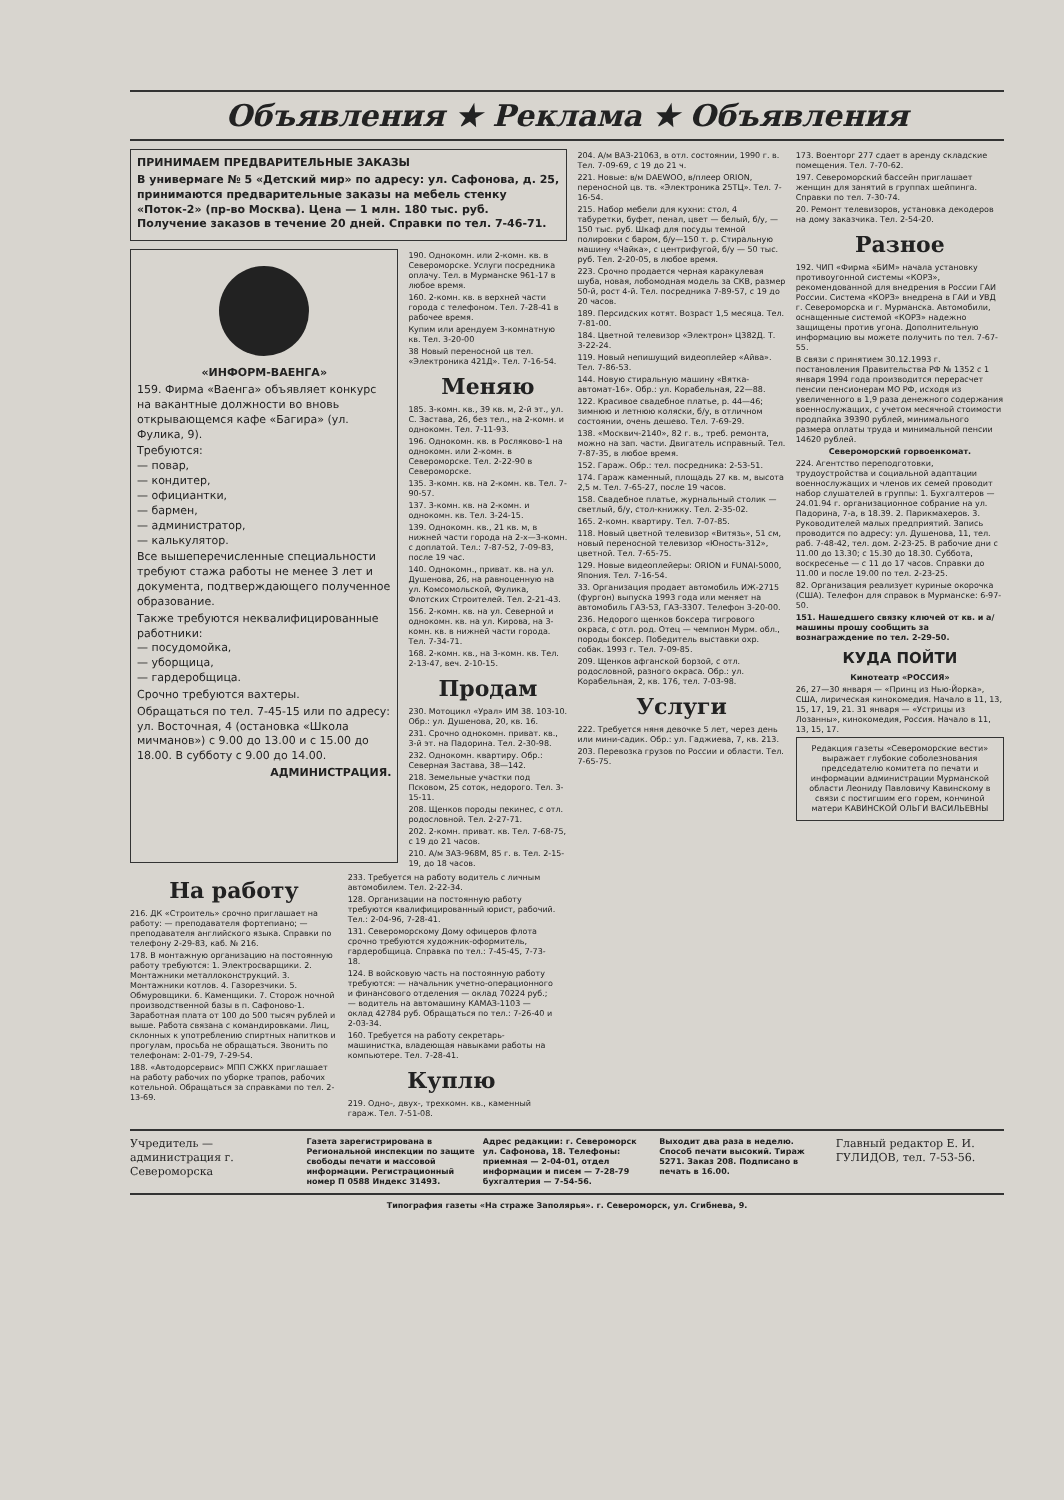Объявления ★ Реклама ★ Объявления
ПРИНИМАЕМ ПРЕДВАРИТЕЛЬНЫЕ ЗАКАЗЫ
В универмаге № 5 «Детский мир» по адресу: ул. Сафонова, д. 25, принимаются предварительные заказы на мебель стенку «Поток-2» (пр-во Москва). Цена — 1 млн. 180 тыс. руб. Получение заказов в течение 20 дней. Справки по тел. 7-46-71.
«ИНФОРМ-ВАЕНГА»
159. Фирма «Ваенга» объявляет конкурс на вакантные должности во вновь открывающемся кафе «Багира» (ул. Фулика, 9).
Требуются:
— повар,
— кондитер,
— официантки,
— бармен,
— администратор,
— калькулятор.
Все вышеперечисленные специальности требуют стажа работы не менее 3 лет и документа, подтверждающего полученное образование.
Также требуются неквалифицированные работники:
— посудомойка,
— уборщица,
— гардеробщица.
Срочно требуются вахтеры.
Обращаться по тел. 7-45-15 или по адресу: ул. Восточная, 4 (остановка «Школа мичманов») с 9.00 до 13.00 и с 15.00 до 18.00. В субботу с 9.00 до 14.00.
АДМИНИСТРАЦИЯ.
190. Однокомн. или 2-комн. кв. в Североморске. Услуги посредника оплачу. Тел. в Мурманске 961-17 в любое время.
160. 2-комн. кв. в верхней части города с телефоном. Тел. 7-28-41 в рабочее время.
Купим или арендуем 3-комнатную кв. Тел. 3-20-00
38 Новый переносной цв тел. «Электроника 421Д». Тел. 7-16-54.
Меняю
185. 3-комн. кв., 39 кв. м, 2-й эт., ул. С. Застава, 26, без тел., на 2-комн. и однокомн. Тел. 7-11-93.
196. Однокомн. кв. в Росляково-1 на однокомн. или 2-комн. в Североморске. Тел. 2-22-90 в Североморске.
135. 3-комн. кв. на 2-комн. кв. Тел. 7-90-57.
137. 3-комн. кв. на 2-комн. и однокомн. кв. Тел. 3-24-15.
139. Однокомн. кв., 21 кв. м, в нижней части города на 2-х—3-комн. с доплатой. Тел.: 7-87-52, 7-09-83, после 19 час.
140. Однокомн., приват. кв. на ул. Душенова, 26, на равноценную на ул. Комсомольской, Фулика, Флотских Строителей. Тел. 2-21-43.
156. 2-комн. кв. на ул. Северной и однокомн. кв. на ул. Кирова, на 3-комн. кв. в нижней части города. Тел. 7-34-71.
168. 2-комн. кв., на 3-комн. кв. Тел. 2-13-47, веч. 2-10-15.
Продам
230. Мотоцикл «Урал» ИМ 38. 103-10. Обр.: ул. Душенова, 20, кв. 16.
231. Срочно однокомн. приват. кв., 3-й эт. на Падорина. Тел. 2-30-98.
232. Однокомн. квартиру. Обр.: Северная Застава, 38—142.
218. Земельные участки под Псковом, 25 соток, недорого. Тел. 3-15-11.
208. Щенков породы пекинес, с отл. родословной. Тел. 2-27-71.
202. 2-комн. приват. кв. Тел. 7-68-75, с 19 до 21 часов.
210. А/м ЗАЗ-968М, 85 г. в. Тел. 2-15-19, до 18 часов.
На работу
216. ДК «Строитель» срочно приглашает на работу: — преподавателя фортепиано; — преподавателя английского языка. Справки по телефону 2-29-83, каб. № 216.
178. В монтажную организацию на постоянную работу требуются: 1. Электросварщики. 2. Монтажники металлоконструкций. 3. Монтажники котлов. 4. Газорезчики. 5. Обмуровщики. 6. Каменщики. 7. Сторож ночной производственной базы в п. Сафоново-1. Заработная плата от 100 до 500 тысяч рублей и выше. Работа связана с командировками. Лиц, склонных к употреблению спиртных напитков и прогулам, просьба не обращаться. Звонить по телефонам: 2-01-79, 7-29-54.
188. «Автодорсервис» МПП СЖКХ приглашает на работу рабочих по уборке трапов, рабочих котельной. Обращаться за справками по тел. 2-13-69.
233. Требуется на работу водитель с личным автомобилем. Тел. 2-22-34.
128. Организации на постоянную работу требуются квалифицированный юрист, рабочий. Тел.: 2-04-96, 7-28-41.
131. Североморскому Дому офицеров флота срочно требуются художник-оформитель, гардеробщица. Справка по тел.: 7-45-45, 7-73-18.
124. В войсковую часть на постоянную работу требуются: — начальник учетно-операционного и финансового отделения — оклад 70224 руб.; — водитель на автомашину КАМАЗ-1103 — оклад 42784 руб. Обращаться по тел.: 7-26-40 и 2-03-34.
160. Требуется на работу секретарь-машинистка, владеющая навыками работы на компьютере. Тел. 7-28-41.
Куплю
219. Одно-, двух-, трехкомн. кв., каменный гараж. Тел. 7-51-08.
204. А/м ВАЗ-21063, в отл. состоянии, 1990 г. в. Тел. 7-09-69, с 19 до 21 ч.
221. Новые: в/м DAEWOO, в/плеер ORION, переносной цв. тв. «Электроника 25ТЦ». Тел. 7-16-54.
215. Набор мебели для кухни: стол, 4 табуретки, буфет, пенал, цвет — белый, б/у, — 150 тыс. руб. Шкаф для посуды темной полировки с баром, б/у—150 т. р. Стиральную машину «Чайка», с центрифугой, б/у — 50 тыс. руб. Тел. 2-20-05, в любое время.
223. Срочно продается черная каракулевая шуба, новая, лобомодная модель за СКВ, размер 50-й, рост 4-й. Тел. посредника 7-89-57, с 19 до 20 часов.
189. Персидских котят. Возраст 1,5 месяца. Тел. 7-81-00.
184. Цветной телевизор «Электрон» Ц382Д. Т. 3-22-24.
119. Новый непишущий видеоплейер «Айва». Тел. 7-86-53.
144. Новую стиральную машину «Вятка-автомат-16». Обр.: ул. Корабельная, 22—88.
122. Красивое свадебное платье, р. 44—46; зимнюю и летнюю коляски, б/у, в отличном состоянии, очень дешево. Тел. 7-69-29.
138. «Москвич-2140», 82 г. в., треб. ремонта, можно на зап. части. Двигатель исправный. Тел. 7-87-35, в любое время.
152. Гараж. Обр.: тел. посредника: 2-53-51.
174. Гараж каменный, площадь 27 кв. м, высота 2,5 м. Тел. 7-65-27, после 19 часов.
158. Свадебное платье, журнальный столик — светлый, б/у, стол-книжку. Тел. 2-35-02.
165. 2-комн. квартиру. Тел. 7-07-85.
118. Новый цветной телевизор «Витязь», 51 см, новый переносной телевизор «Юность-312», цветной. Тел. 7-65-75.
129. Новые видеоплейеры: ORION и FUNAI-5000, Япония. Тел. 7-16-54.
33. Организация продает автомобиль ИЖ-2715 (фургон) выпуска 1993 года или меняет на автомобиль ГАЗ-53, ГАЗ-3307. Телефон 3-20-00.
236. Недорого щенков боксера тигрового окраса, с отл. род. Отец — чемпион Мурм. обл., породы боксер. Победитель выставки охр. собак. 1993 г. Тел. 7-09-85.
209. Щенков афганской борзой, с отл. родословной, разного окраса. Обр.: ул. Корабельная, 2, кв. 176, тел. 7-03-98.
Услуги
222. Требуется няня девочке 5 лет, через день или мини-садик. Обр.: ул. Гаджиева, 7, кв. 213.
203. Перевозка грузов по России и области. Тел. 7-65-75.
173. Военторг 277 сдает в аренду складские помещения. Тел. 7-70-62.
197. Североморский бассейн приглашает женщин для занятий в группах шейпинга. Справки по тел. 7-30-74.
20. Ремонт телевизоров, установка декодеров на дому заказчика. Тел. 2-54-20.
Разное
192. ЧИП «Фирма «БИМ» начала установку противоугонной системы «КОРЗ», рекомендованной для внедрения в России ГАИ России. Система «КОРЗ» внедрена в ГАИ и УВД г. Североморска и г. Мурманска. Автомобили, оснащенные системой «КОРЗ» надежно защищены против угона. Дополнительную информацию вы можете получить по тел. 7-67-55.
В связи с принятием 30.12.1993 г. постановления Правительства РФ № 1352 с 1 января 1994 года производится перерасчет пенсии пенсионерам МО РФ, исходя из увеличенного в 1,9 раза денежного содержания военнослужащих, с учетом месячной стоимости продпайка 39390 рублей, минимального размера оплаты труда и минимальной пенсии 14620 рублей.
Североморский горвоенкомат.
224. Агентство переподготовки, трудоустройства и социальной адаптации военнослужащих и членов их семей проводит набор слушателей в группы: 1. Бухгалтеров — 24.01.94 г. организационное собрание на ул. Падорина, 7-а, в 18.39. 2. Парикмахеров. 3. Руководителей малых предприятий. Запись проводится по адресу: ул. Душенова, 11, тел. раб. 7-48-42, тел. дом. 2-23-25. В рабочие дни с 11.00 до 13.30; с 15.30 до 18.30. Суббота, воскресенье — с 11 до 17 часов. Справки до 11.00 и после 19.00 по тел. 2-23-25.
82. Организация реализует куриные окорочка (США). Телефон для справок в Мурманске: 6-97-50.
151. Нашедшего связку ключей от кв. и а/машины прошу сообщить за вознаграждение по тел. 2-29-50.
КУДА ПОЙТИ
Кинотеатр «РОССИЯ»
26, 27—30 января — «Принц из Нью-Йорка», США, лирическая кинокомедия. Начало в 11, 13, 15, 17, 19, 21. 31 января — «Устрицы из Лозанны», кинокомедия, Россия. Начало в 11, 13, 15, 17.
Редакция газеты «Североморские вести» выражает глубокие соболезнования председателю комитета по печати и информации администрации Мурманской области Леониду Павловичу Кавинскому в связи с постигшим его горем, кончиной матери КАВИНСКОЙ ОЛЬГИ ВАСИЛЬЕВНЫ
Учредитель — администрация г. Североморска
Газета зарегистрирована в Региональной инспекции по защите свободы печати и массовой информации. Регистрационный номер П 0588 Индекс 31493.
Адрес редакции: г. Североморск ул. Сафонова, 18. Телефоны: приемная — 2-04-01, отдел информации и писем — 7-28-79 бухгалтерия — 7-54-56.
Выходит два раза в неделю. Способ печати высокий. Тираж 5271. Заказ 208. Подписано в печать в 16.00.
Главный редактор Е. И. ГУЛИДОВ, тел. 7-53-56.
Типография газеты «На страже Заполярья». г. Североморск, ул. Сгибнева, 9.